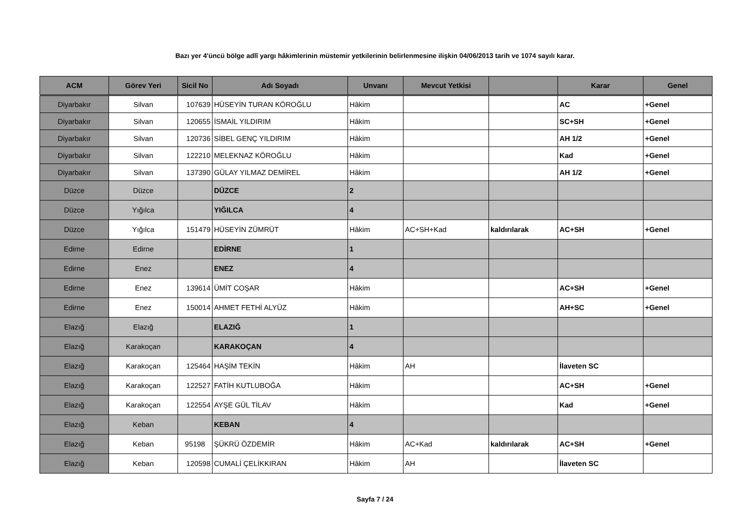Bazı yer 4'üncü bölge adlî yargı hâkimlerinin müstemir yetkilerinin belirlenmesine ilişkin 04/06/2013 tarih ve 1074 sayılı karar.
| ACM | Görev Yeri | Sicil No | Adı Soyadı | Unvanı | Mevcut Yetkisi | | Karar | Genel |
| --- | --- | --- | --- | --- | --- | --- | --- | --- |
| Diyarbakır | Silvan | 107639 | HÜSEYİN TURAN KÖROĞLU | Hâkim | | | AC | +Genel |
| Diyarbakır | Silvan | 120655 | İSMAİL YILDIRIM | Hâkim | | | SC+SH | +Genel |
| Diyarbakır | Silvan | 120736 | SİBEL GENÇ YILDIRIM | Hâkim | | | AH 1/2 | +Genel |
| Diyarbakır | Silvan | 122210 | MELEKNAZ KÖROĞLU | Hâkim | | | Kad | +Genel |
| Diyarbakır | Silvan | 137390 | GÜLAY YILMAZ DEMİREL | Hâkim | | | AH 1/2 | +Genel |
| Düzce | Düzce | | DÜZCE | 2 | | | | |
| Düzce | Yığılca | | YIĞILCA | 4 | | | | |
| Düzce | Yığılca | 151479 | HÜSEYİN ZÜMRÜT | Hâkim | AC+SH+Kad | kaldırılarak | AC+SH | +Genel |
| Edirne | Edirne | | EDİRNE | 1 | | | | |
| Edirne | Enez | | ENEZ | 4 | | | | |
| Edirne | Enez | 139614 | ÜMİT COŞAR | Hâkim | | | AC+SH | +Genel |
| Edirne | Enez | 150014 | AHMET FETHİ ALYÜZ | Hâkim | | | AH+SC | +Genel |
| Elazığ | Elazığ | | ELAZIĞ | 1 | | | | |
| Elazığ | Karakoçan | | KARAKOÇAN | 4 | | | | |
| Elazığ | Karakoçan | 125464 | HAŞİM TEKİN | Hâkim | AH | | İlaveten SC | |
| Elazığ | Karakoçan | 122527 | FATİH KUTLUBOĞA | Hâkim | | | AC+SH | +Genel |
| Elazığ | Karakoçan | 122554 | AYŞE GÜL TİLAV | Hâkim | | | Kad | +Genel |
| Elazığ | Keban | | KEBAN | 4 | | | | |
| Elazığ | Keban | 95198 | ŞÜKRÜ ÖZDEMİR | Hâkim | AC+Kad | kaldırılarak | AC+SH | +Genel |
| Elazığ | Keban | 120598 | CUMALİ ÇELİKKIRAN | Hâkim | AH | | İlaveten SC | |
Sayfa 7 / 24